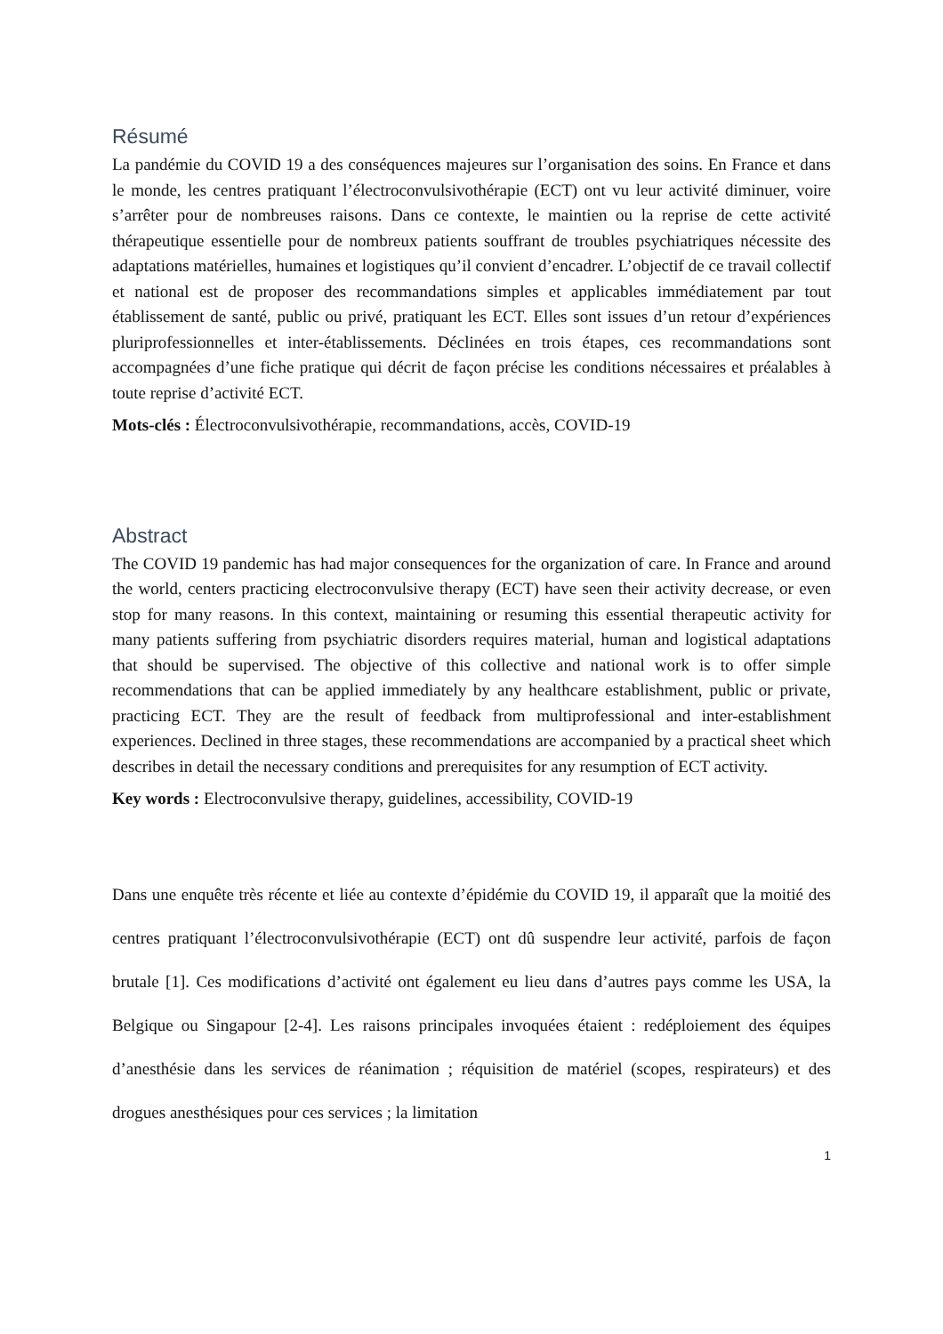Résumé
La pandémie du COVID 19 a des conséquences majeures sur l’organisation des soins. En France et dans le monde, les centres pratiquant l’électroconvulsivothérapie (ECT) ont vu leur activité diminuer, voire s’arrêter pour de nombreuses raisons. Dans ce contexte, le maintien ou la reprise de cette activité thérapeutique essentielle pour de nombreux patients souffrant de troubles psychiatriques nécessite des adaptations matérielles, humaines et logistiques qu’il convient d’encadrer. L’objectif de ce travail collectif et national est de proposer des recommandations simples et applicables immédiatement par tout établissement de santé, public ou privé, pratiquant les ECT. Elles sont issues d’un retour d’expériences pluriprofessionnelles et inter-établissements. Déclinées en trois étapes, ces recommandations sont accompagnées d’une fiche pratique qui décrit de façon précise les conditions nécessaires et préalables à toute reprise d’activité ECT.
Mots-clés : Électroconvulsivothérapie, recommandations, accès, COVID-19
Abstract
The COVID 19 pandemic has had major consequences for the organization of care. In France and around the world, centers practicing electroconvulsive therapy (ECT) have seen their activity decrease, or even stop for many reasons. In this context, maintaining or resuming this essential therapeutic activity for many patients suffering from psychiatric disorders requires material, human and logistical adaptations that should be supervised. The objective of this collective and national work is to offer simple recommendations that can be applied immediately by any healthcare establishment, public or private, practicing ECT. They are the result of feedback from multiprofessional and inter-establishment experiences. Declined in three stages, these recommendations are accompanied by a practical sheet which describes in detail the necessary conditions and prerequisites for any resumption of ECT activity.
Key words : Electroconvulsive therapy, guidelines, accessibility, COVID-19
Dans une enquête très récente et liée au contexte d’épidémie du COVID 19, il apparaît que la moitié des centres pratiquant l’électroconvulsivothérapie (ECT) ont dû suspendre leur activité, parfois de façon brutale [1]. Ces modifications d’activité ont également eu lieu dans d’autres pays comme les USA, la Belgique ou Singapour [2-4]. Les raisons principales invoquées étaient : redéploiement des équipes d’anesthésie dans les services de réanimation ; réquisition de matériel (scopes, respirateurs) et des drogues anesthésiques pour ces services ; la limitation
1